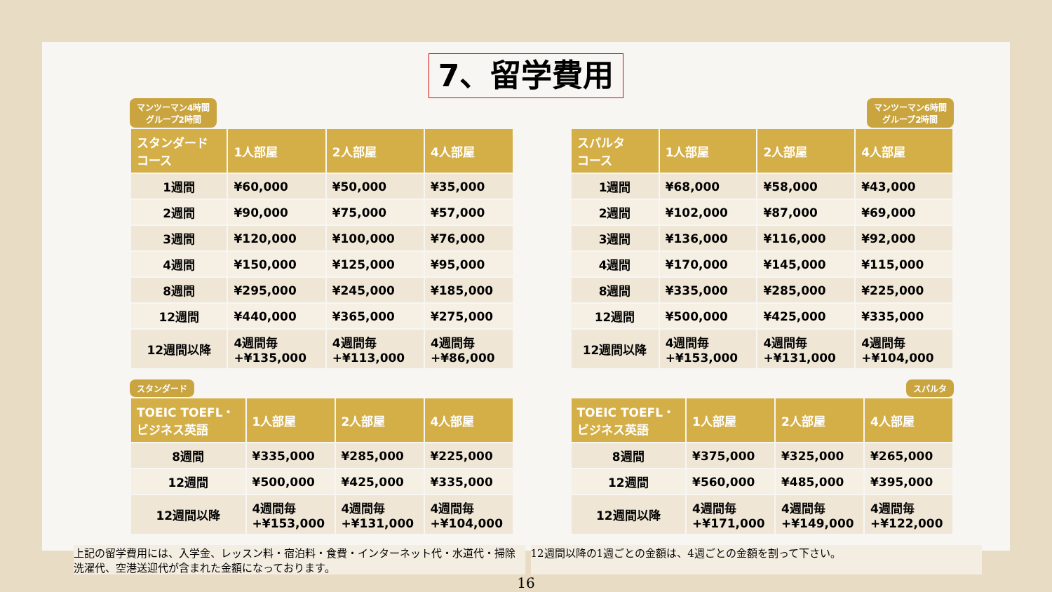7、留学費用
マンツーマン4時間
グループ2時間
| スタンダード コース | 1人部屋 | 2人部屋 | 4人部屋 |
| --- | --- | --- | --- |
| 1週間 | ¥60,000 | ¥50,000 | ¥35,000 |
| 2週間 | ¥90,000 | ¥75,000 | ¥57,000 |
| 3週間 | ¥120,000 | ¥100,000 | ¥76,000 |
| 4週間 | ¥150,000 | ¥125,000 | ¥95,000 |
| 8週間 | ¥295,000 | ¥245,000 | ¥185,000 |
| 12週間 | ¥440,000 | ¥365,000 | ¥275,000 |
| 12週間以降 | 4週間毎 +¥135,000 | 4週間毎 +¥113,000 | 4週間毎 +¥86,000 |
マンツーマン6時間
グループ2時間
| スパルタ コース | 1人部屋 | 2人部屋 | 4人部屋 |
| --- | --- | --- | --- |
| 1週間 | ¥68,000 | ¥58,000 | ¥43,000 |
| 2週間 | ¥102,000 | ¥87,000 | ¥69,000 |
| 3週間 | ¥136,000 | ¥116,000 | ¥92,000 |
| 4週間 | ¥170,000 | ¥145,000 | ¥115,000 |
| 8週間 | ¥335,000 | ¥285,000 | ¥225,000 |
| 12週間 | ¥500,000 | ¥425,000 | ¥335,000 |
| 12週間以降 | 4週間毎 +¥153,000 | 4週間毎 +¥131,000 | 4週間毎 +¥104,000 |
スタンダード
| TOEIC TOEFL・ ビジネス英語 | 1人部屋 | 2人部屋 | 4人部屋 |
| --- | --- | --- | --- |
| 8週間 | ¥335,000 | ¥285,000 | ¥225,000 |
| 12週間 | ¥500,000 | ¥425,000 | ¥335,000 |
| 12週間以降 | 4週間毎 +¥153,000 | 4週間毎 +¥131,000 | 4週間毎 +¥104,000 |
スパルタ
| TOEIC TOEFL・ ビジネス英語 | 1人部屋 | 2人部屋 | 4人部屋 |
| --- | --- | --- | --- |
| 8週間 | ¥375,000 | ¥325,000 | ¥265,000 |
| 12週間 | ¥560,000 | ¥485,000 | ¥395,000 |
| 12週間以降 | 4週間毎 +¥171,000 | 4週間毎 +¥149,000 | 4週間毎 +¥122,000 |
上記の留学費用には、入学金、レッスン料・宿泊料・食費・インターネット代・水道代・掃除洗濯代、空港送迎代が含まれた金額になっております。
12週間以降の1週ごとの金額は、4週ごとの金額を割って下さい。
16